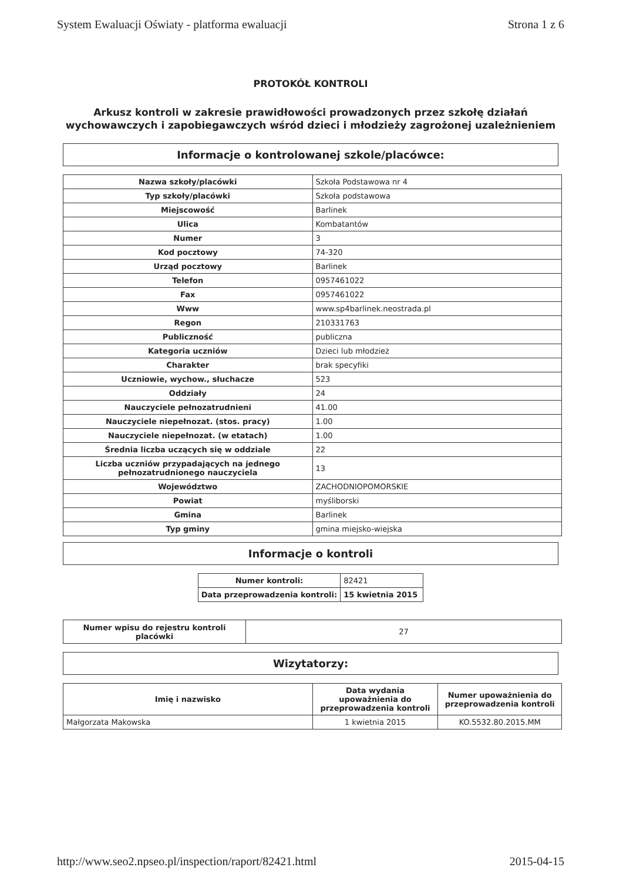System Ewaluacji Oświaty - platforma ewaluacji Strona 1 z 6
PROTOKÓŁ KONTROLI
Arkusz kontroli w zakresie prawidłowości prowadzonych przez szkołę działań wychowawczych i zapobiegawczych wśród dzieci i młodzieży zagrożonej uzależnieniem
Informacje o kontrolowanej szkole/placówce:
| Nazwa szkoły/placówki | Szkoła Podstawowa nr 4 |
| Typ szkoły/placówki | Szkoła podstawowa |
| Miejscowość | Barlinek |
| Ulica | Kombatantów |
| Numer | 3 |
| Kod pocztowy | 74-320 |
| Urząd pocztowy | Barlinek |
| Telefon | 0957461022 |
| Fax | 0957461022 |
| Www | www.sp4barlinek.neostrada.pl |
| Regon | 210331763 |
| Publiczność | publiczna |
| Kategoria uczniów | Dzieci lub młodzież |
| Charakter | brak specyfiki |
| Uczniowie, wychow., słuchacze | 523 |
| Oddziały | 24 |
| Nauczyciele pełnozatrudnieni | 41.00 |
| Nauczyciele niepełnozat. (stos. pracy) | 1.00 |
| Nauczyciele niepełnozat. (w etatach) | 1.00 |
| Średnia liczba uczących się w oddziale | 22 |
| Liczba uczniów przypadających na jednego pełnozatrudnionego nauczyciela | 13 |
| Województwo | ZACHODNIOPOMORSKIE |
| Powiat | myśliborski |
| Gmina | Barlinek |
| Typ gminy | gmina miejsko-wiejska |
Informacje o kontroli
| Numer kontroli: | 82421 |
| Data przeprowadzenia kontroli: | 15 kwietnia 2015 |
| Numer wpisu do rejestru kontroli placówki | 27 |
Wizytatorzy:
| Imię i nazwisko | Data wydania upoważnienia do przeprowadzenia kontroli | Numer upoważnienia do przeprowadzenia kontroli |
| --- | --- | --- |
| Małgorzata Makowska | 1 kwietnia 2015 | KO.5532.80.2015.MM |
http://www.seo2.npseo.pl/inspection/raport/82421.html 2015-04-15